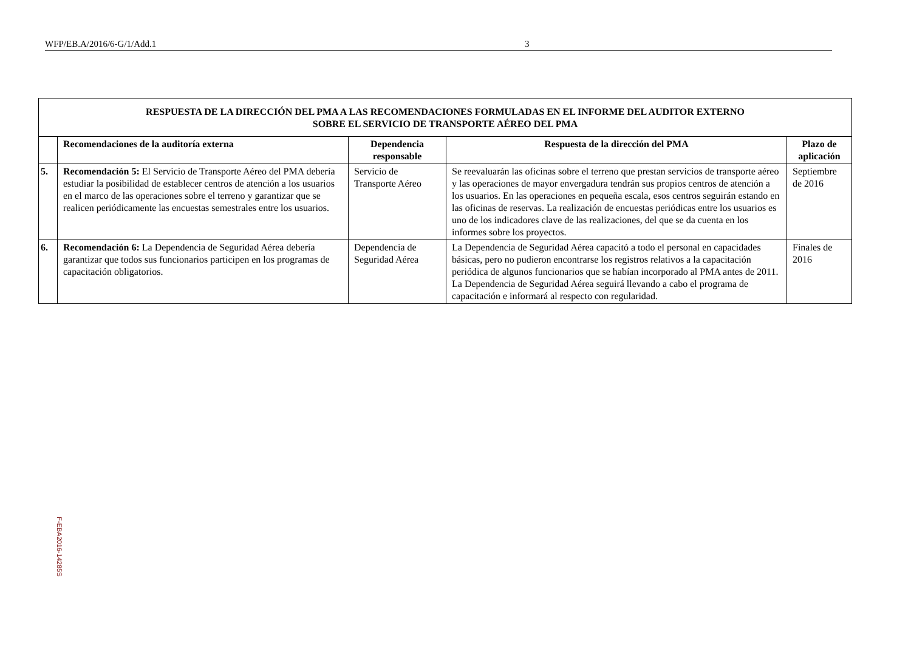WFP/EB.A/2016/6-G/1/Add.1 3
| RESPUESTA DE LA DIRECCIÓN DEL PMA A LAS RECOMENDACIONES FORMULADAS EN EL INFORME DEL AUDITOR EXTERNO SOBRE EL SERVICIO DE TRANSPORTE AÉREO DEL PMA | | | | |
| | Recomendaciones de la auditoría externa | Dependencia responsable | Respuesta de la dirección del PMA | Plazo de aplicación |
| 5. | Recomendación 5: El Servicio de Transporte Aéreo del PMA debería estudiar la posibilidad de establecer centros de atención a los usuarios en el marco de las operaciones sobre el terreno y garantizar que se realicen periódicamente las encuestas semestrales entre los usuarios. | Servicio de Transporte Aéreo | Se reevaluarán las oficinas sobre el terreno que prestan servicios de transporte aéreo y las operaciones de mayor envergadura tendrán sus propios centros de atención a los usuarios. En las operaciones en pequeña escala, esos centros seguirán estando en las oficinas de reservas. La realización de encuestas periódicas entre los usuarios es uno de los indicadores clave de las realizaciones, del que se da cuenta en los informes sobre los proyectos. | Septiembre de 2016 |
| 6. | Recomendación 6: La Dependencia de Seguridad Aérea debería garantizar que todos sus funcionarios participen en los programas de capacitación obligatorios. | Dependencia de Seguridad Aérea | La Dependencia de Seguridad Aérea capacitó a todo el personal en capacidades básicas, pero no pudieron encontrarse los registros relativos a la capacitación periódica de algunos funcionarios que se habían incorporado al PMA antes de 2011. La Dependencia de Seguridad Aérea seguirá llevando a cabo el programa de capacitación e informará al respecto con regularidad. | Finales de 2016 |
F-EBA2016-14285S